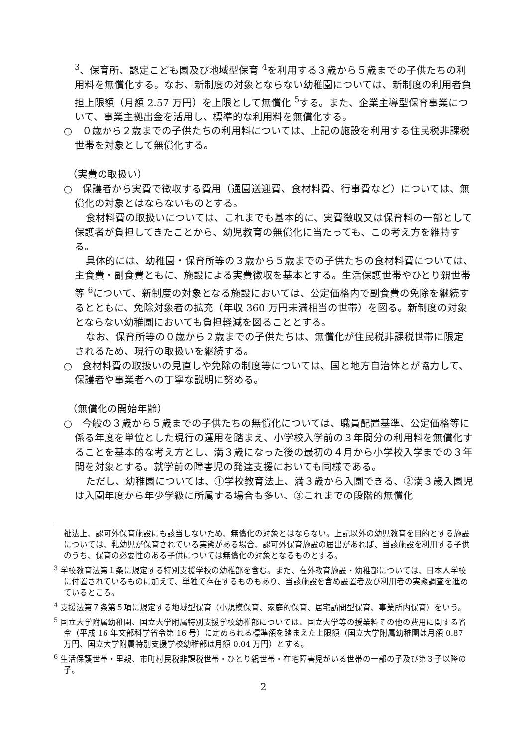<sup>3</sup>、保育所、認定こども園及び地域型保育 <sup>4</sup>を利用する３歳から５歳までの子供たちの利用料を無償化する。なお、新制度の対象とならない幼稚園については、新制度の利用者負担上限額（月額 2.57 万円）を上限として無償化 <sup>5</sup>する。また、企業主導型保育事業について、事業主拠出金を活用し、標準的な利用料を無償化する。
○　０歳から２歳までの子供たちの利用料については、上記の施設を利用する住民税非課税世帯を対象として無償化する。
（実費の取扱い）
○　保護者から実費で徴収する費用（通園送迎費、食材料費、行事費など）については、無償化の対象とはならないものとする。
食材料費の取扱いについては、これまでも基本的に、実費徴収又は保育料の一部として保護者が負担してきたことから、幼児教育の無償化に当たっても、この考え方を維持する。
具体的には、幼稚園・保育所等の３歳から５歳までの子供たちの食材料費については、主食費・副食費ともに、施設による実費徴収を基本とする。生活保護世帯やひとり親世帯等 <sup>6</sup>について、新制度の対象となる施設においては、公定価格内で副食費の免除を継続するとともに、免除対象者の拡充（年収 360 万円未満相当の世帯）を図る。新制度の対象とならない幼稚園においても負担軽減を図ることとする。
なお、保育所等の０歳から２歳までの子供たちは、無償化が住民税非課税世帯に限定されるため、現行の取扱いを継続する。
○　食材料費の取扱いの見直しや免除の制度等については、国と地方自治体とが協力して、保護者や事業者への丁寧な説明に努める。
（無償化の開始年齢）
○　今般の３歳から５歳までの子供たちの無償化については、職員配置基準、公定価格等に係る年度を単位とした現行の運用を踏まえ、小学校入学前の３年間分の利用料を無償化することを基本的な考え方とし、満３歳になった後の最初の４月から小学校入学までの３年間を対象とする。就学前の障害児の発達支援においても同様である。
ただし、幼稚園については、①学校教育法上、満３歳から入園できる、②満３歳入園児は入園年度から年少学級に所属する場合も多い、③これまでの段階的無償化
祉法上、認可外保育施設にも該当しないため、無償化の対象とはならない。上記以外の幼児教育を目的とする施設については、乳幼児が保育されている実態がある場合、認可外保育施設の届出があれば、当該施設を利用する子供のうち、保育の必要性のある子供については無償化の対象となるものとする。
<sup>3</sup> 学校教育法第１条に規定する特別支援学校の幼稚部を含む。また、在外教育施設・幼稚部については、日本人学校に付置されているものに加えて、単独で存在するものもあり、当該施設を含め設置者及び利用者の実態調査を進めているところ。
<sup>4</sup> 支援法第７条第５項に規定する地域型保育（小規模保育、家庭的保育、居宅訪問型保育、事業所内保育）をいう。
<sup>5</sup> 国立大学附属幼稚園、国立大学附属特別支援学校幼稚部については、国立大学等の授業料その他の費用に関する省令（平成 16 年文部科学省令第 16 号）に定められる標準額を踏まえた上限額（国立大学附属幼稚園は月額 0.87 万円、国立大学附属特別支援学校幼稚部は月額 0.04 万円）とする。
<sup>6</sup> 生活保護世帯・里親、市町村民税非課税世帯・ひとり親世帯・在宅障害児がいる世帯の一部の子及び第３子以降の子。
2